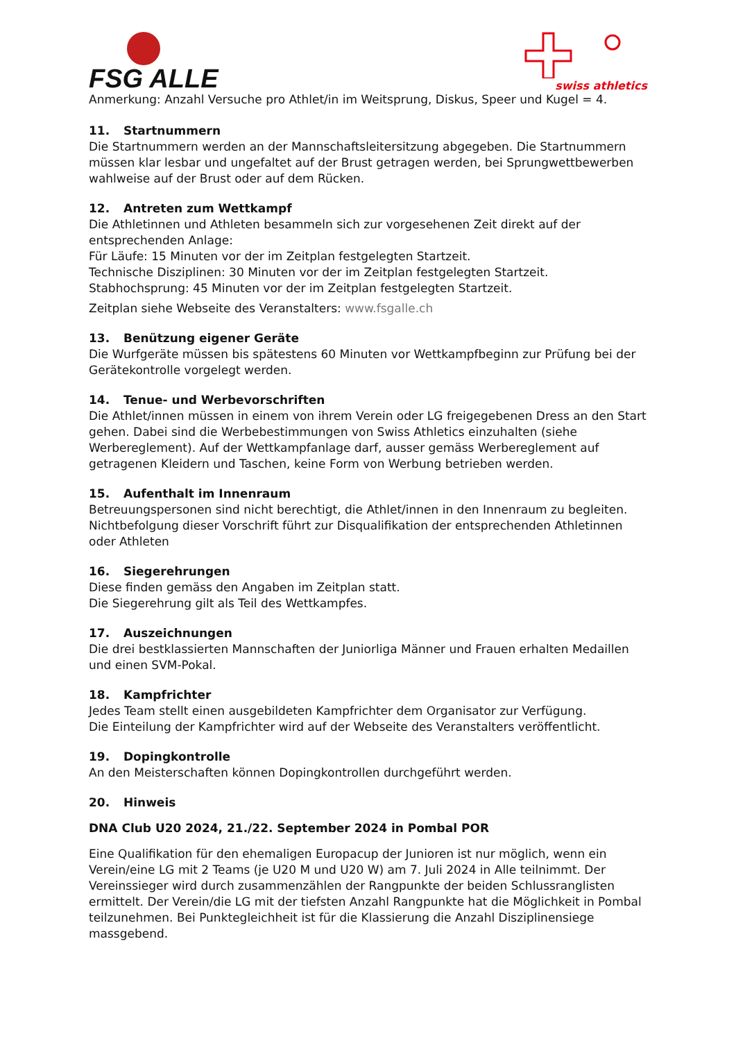FSG ALLE
swiss athletics
Anmerkung: Anzahl Versuche pro Athlet/in im Weitsprung, Diskus, Speer und Kugel = 4.
11. Startnummern
Die Startnummern werden an der Mannschaftsleitersitzung abgegeben. Die Startnummern müssen klar lesbar und ungefaltet auf der Brust getragen werden, bei Sprungwettbewerben wahlweise auf der Brust oder auf dem Rücken.
12. Antreten zum Wettkampf
Die Athletinnen und Athleten besammeln sich zur vorgesehenen Zeit direkt auf der entsprechenden Anlage:
Für Läufe: 15 Minuten vor der im Zeitplan festgelegten Startzeit.
Technische Disziplinen: 30 Minuten vor der im Zeitplan festgelegten Startzeit.
Stabhochsprung: 45 Minuten vor der im Zeitplan festgelegten Startzeit.
Zeitplan siehe Webseite des Veranstalters: www.fsgalle.ch
13. Benützung eigener Geräte
Die Wurfgeräte müssen bis spätestens 60 Minuten vor Wettkampfbeginn zur Prüfung bei der Gerätekontrolle vorgelegt werden.
14. Tenue- und Werbevorschriften
Die Athlet/innen müssen in einem von ihrem Verein oder LG freigegebenen Dress an den Start gehen. Dabei sind die Werbebestimmungen von Swiss Athletics einzuhalten (siehe Werbereglement). Auf der Wettkampfanlage darf, ausser gemäss Werbereglement auf getragenen Kleidern und Taschen, keine Form von Werbung betrieben werden.
15. Aufenthalt im Innenraum
Betreuungspersonen sind nicht berechtigt, die Athlet/innen in den Innenraum zu begleiten. Nichtbefolgung dieser Vorschrift führt zur Disqualifikation der entsprechenden Athletinnen oder Athleten
16. Siegerehrungen
Diese finden gemäss den Angaben im Zeitplan statt.
Die Siegerehrung gilt als Teil des Wettkampfes.
17. Auszeichnungen
Die drei bestklassierten Mannschaften der Juniorliga Männer und Frauen erhalten Medaillen und einen SVM-Pokal.
18. Kampfrichter
Jedes Team stellt einen ausgebildeten Kampfrichter dem Organisator zur Verfügung.
Die Einteilung der Kampfrichter wird auf der Webseite des Veranstalters veröffentlicht.
19. Dopingkontrolle
An den Meisterschaften können Dopingkontrollen durchgeführt werden.
20. Hinweis
DNA Club U20 2024, 21./22. September 2024 in Pombal POR
Eine Qualifikation für den ehemaligen Europacup der Junioren ist nur möglich, wenn ein Verein/eine LG mit 2 Teams (je U20 M und U20 W) am 7. Juli 2024 in Alle teilnimmt. Der Vereinssieger wird durch zusammenzählen der Rangpunkte der beiden Schlussranglisten ermittelt. Der Verein/die LG mit der tiefsten Anzahl Rangpunkte hat die Möglichkeit in Pombal teilzunehmen. Bei Punktegleichheit ist für die Klassierung die Anzahl Disziplinensiege massgebend.